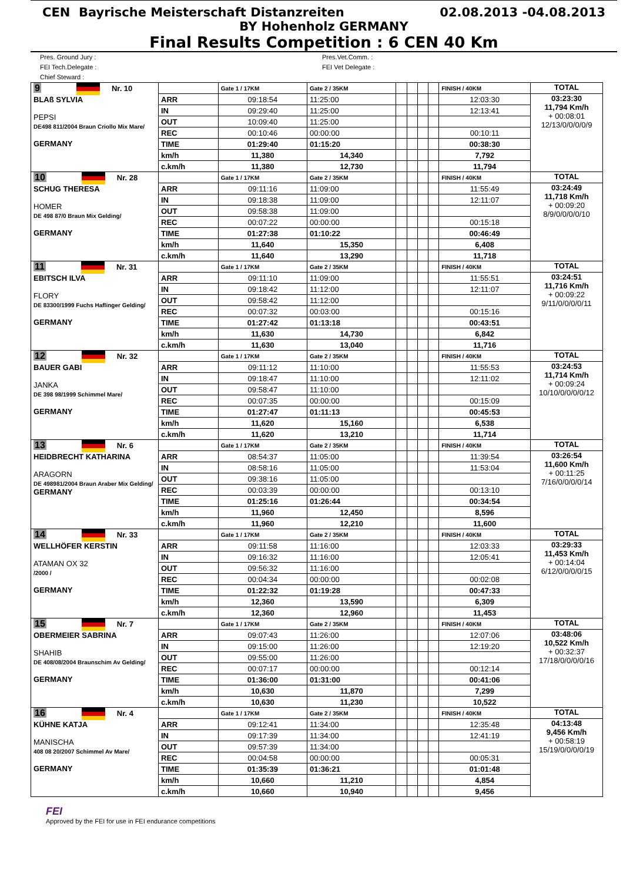CEN Bayrische Meisterschaft Distanzreiten 02.08.2013 -04.08.2013
BY Hohenholz GERMANY
Final Results Competition : 6 CEN 40 Km
Pres. Ground Jury :
FEI Tech.Delegate :
Chief Steward :
Pres.Vet.Comm. :
FEI Vet Delegate :
| 9 Nr. 10 BLAß SYLVIA PEPSI DE498 811/2004 Braun Criollo Mix Mare/ GERMANY | | Gate 1 / 17KM | Gate 2 / 35KM | | | | | FINISH / 40KM | TOTAL |
| | ARR | 09:18:54 | 11:25:00 | | | | | 12:03:30 | 03:23:30 11,794 Km/h + 00:08:01 12/13/0/0/0/0/9 |
| | IN | 09:29:40 | 11:25:00 | | | | | 12:13:41 | |
| | OUT | 10:09:40 | 11:25:00 | | | | | | |
| | REC | 00:10:46 | 00:00:00 | | | | | 00:10:11 | |
| | TIME | 01:29:40 | 01:15:20 | | | | | 00:38:30 | |
| | km/h | 11,380 | 14,340 | | | | | 7,792 | |
| | c.km/h | 11,380 | 12,730 | | | | | 11,794 | |
| 10 Nr. 28 SCHUG THERESA HOMER DE 498 87/0 Braun Mix Gelding/ GERMANY | | Gate 1 / 17KM | Gate 2 / 35KM | | | | | FINISH / 40KM | TOTAL |
| | ARR | 09:11:16 | 11:09:00 | | | | | 11:55:49 | 03:24:49 11,718 Km/h + 00:09:20 8/9/0/0/0/0/10 |
| | IN | 09:18:38 | 11:09:00 | | | | | 12:11:07 | |
| | OUT | 09:58:38 | 11:09:00 | | | | | | |
| | REC | 00:07:22 | 00:00:00 | | | | | 00:15:18 | |
| | TIME | 01:27:38 | 01:10:22 | | | | | 00:46:49 | |
| | km/h | 11,640 | 15,350 | | | | | 6,408 | |
| | c.km/h | 11,640 | 13,290 | | | | | 11,718 | |
| 11 Nr. 31 EBITSCH ILVA FLORY DE 83300/1999 Fuchs Haflinger Gelding/ GERMANY | | Gate 1 / 17KM | Gate 2 / 35KM | | | | | FINISH / 40KM | TOTAL |
| | ARR | 09:11:10 | 11:09:00 | | | | | 11:55:51 | 03:24:51 11,716 Km/h + 00:09:22 9/11/0/0/0/0/11 |
| | IN | 09:18:42 | 11:12:00 | | | | | 12:11:07 | |
| | OUT | 09:58:42 | 11:12:00 | | | | | | |
| | REC | 00:07:32 | 00:03:00 | | | | | 00:15:16 | |
| | TIME | 01:27:42 | 01:13:18 | | | | | 00:43:51 | |
| | km/h | 11,630 | 14,730 | | | | | 6,842 | |
| | c.km/h | 11,630 | 13,040 | | | | | 11,716 | |
| 12 Nr. 32 BAUER GABI JANKA DE 398 98/1999 Schimmel Mare/ GERMANY | | Gate 1 / 17KM | Gate 2 / 35KM | | | | | FINISH / 40KM | TOTAL |
| | ARR | 09:11:12 | 11:10:00 | | | | | 11:55:53 | 03:24:53 11,714 Km/h + 00:09:24 10/10/0/0/0/0/12 |
| | IN | 09:18:47 | 11:10:00 | | | | | 12:11:02 | |
| | OUT | 09:58:47 | 11:10:00 | | | | | | |
| | REC | 00:07:35 | 00:00:00 | | | | | 00:15:09 | |
| | TIME | 01:27:47 | 01:11:13 | | | | | 00:45:53 | |
| | km/h | 11,620 | 15,160 | | | | | 6,538 | |
| | c.km/h | 11,620 | 13,210 | | | | | 11,714 | |
| 13 Nr. 6 HEIDBRECHT KATHARINA ARAGORN DE 498981/2004 Braun Araber Mix Gelding/ GERMANY | | Gate 1 / 17KM | Gate 2 / 35KM | | | | | FINISH / 40KM | TOTAL |
| | ARR | 08:54:37 | 11:05:00 | | | | | 11:39:54 | 03:26:54 11,600 Km/h + 00:11:25 7/16/0/0/0/0/14 |
| | IN | 08:58:16 | 11:05:00 | | | | | 11:53:04 | |
| | OUT | 09:38:16 | 11:05:00 | | | | | | |
| | REC | 00:03:39 | 00:00:00 | | | | | 00:13:10 | |
| | TIME | 01:25:16 | 01:26:44 | | | | | 00:34:54 | |
| | km/h | 11,960 | 12,450 | | | | | 8,596 | |
| | c.km/h | 11,960 | 12,210 | | | | | 11,600 | |
| 14 Nr. 33 WELLHÖFER KERSTIN ATAMAN OX 32 /2000 / GERMANY | | Gate 1 / 17KM | Gate 2 / 35KM | | | | | FINISH / 40KM | TOTAL |
| | ARR | 09:11:58 | 11:16:00 | | | | | 12:03:33 | 03:29:33 11,453 Km/h + 00:14:04 6/12/0/0/0/0/15 |
| | IN | 09:16:32 | 11:16:00 | | | | | 12:05:41 | |
| | OUT | 09:56:32 | 11:16:00 | | | | | | |
| | REC | 00:04:34 | 00:00:00 | | | | | 00:02:08 | |
| | TIME | 01:22:32 | 01:19:28 | | | | | 00:47:33 | |
| | km/h | 12,360 | 13,590 | | | | | 6,309 | |
| | c.km/h | 12,360 | 12,960 | | | | | 11,453 | |
| 15 Nr. 7 OBERMEIER SABRINA SHAHIB DE 408/08/2004 Braunschim Av Gelding/ GERMANY | | Gate 1 / 17KM | Gate 2 / 35KM | | | | | FINISH / 40KM | TOTAL |
| | ARR | 09:07:43 | 11:26:00 | | | | | 12:07:06 | 03:48:06 10,522 Km/h + 00:32:37 17/18/0/0/0/0/16 |
| | IN | 09:15:00 | 11:26:00 | | | | | 12:19:20 | |
| | OUT | 09:55:00 | 11:26:00 | | | | | | |
| | REC | 00:07:17 | 00:00:00 | | | | | 00:12:14 | |
| | TIME | 01:36:00 | 01:31:00 | | | | | 00:41:06 | |
| | km/h | 10,630 | 11,870 | | | | | 7,299 | |
| | c.km/h | 10,630 | 11,230 | | | | | 10,522 | |
| 16 Nr. 4 KÜHNE KATJA MANISCHA 408 08 20/2007 Schimmel Av Mare/ GERMANY | | Gate 1 / 17KM | Gate 2 / 35KM | | | | | FINISH / 40KM | TOTAL |
| | ARR | 09:12:41 | 11:34:00 | | | | | 12:35:48 | 04:13:48 9,456 Km/h + 00:58:19 15/19/0/0/0/0/19 |
| | IN | 09:17:39 | 11:34:00 | | | | | 12:41:19 | |
| | OUT | 09:57:39 | 11:34:00 | | | | | | |
| | REC | 00:04:58 | 00:00:00 | | | | | 00:05:31 | |
| | TIME | 01:35:39 | 01:36:21 | | | | | 01:01:48 | |
| | km/h | 10,660 | 11,210 | | | | | 4,854 | |
| | c.km/h | 10,660 | 10,940 | | | | | 9,456 | |
FEI
Approved by the FEI for use in FEI endurance competitions